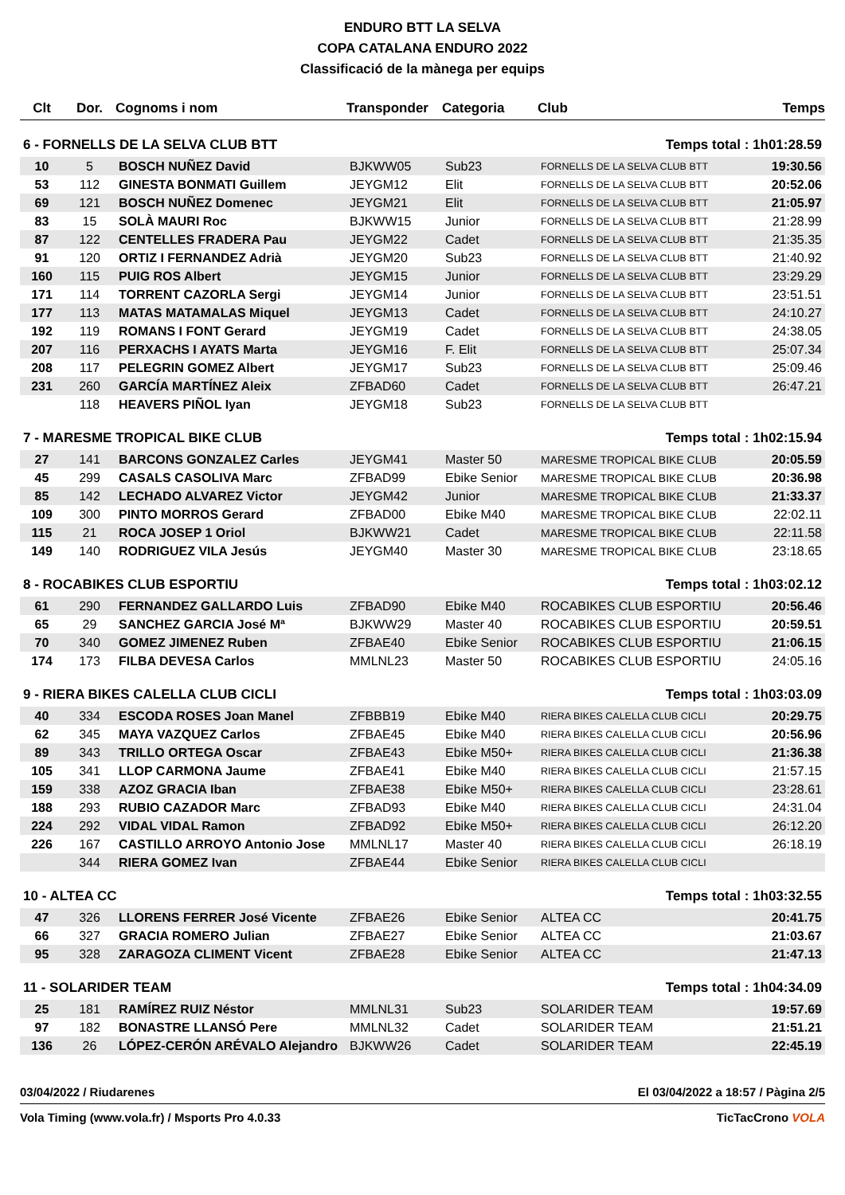ENDURO BTT LA SELVA
COPA CATALANA ENDURO 2022
Classificació de la mànega per equips
| Clt | Dor. | Cognoms i nom | Transponder | Categoria | Club | Temps |
| --- | --- | --- | --- | --- | --- | --- |
| 6 - FORNELLS DE LA SELVA CLUB BTT | | | | | Temps total : 1h01:28.59 | |
| 10 | 5 | BOSCH NUÑEZ David | BJKWW05 | Sub23 | FORNELLS DE LA SELVA CLUB BTT | 19:30.56 |
| 53 | 112 | GINESTA BONMATI Guillem | JEYGM12 | Elit | FORNELLS DE LA SELVA CLUB BTT | 20:52.06 |
| 69 | 121 | BOSCH NUÑEZ Domenec | JEYGM21 | Elit | FORNELLS DE LA SELVA CLUB BTT | 21:05.97 |
| 83 | 15 | SOLÀ MAURI Roc | BJKWW15 | Junior | FORNELLS DE LA SELVA CLUB BTT | 21:28.99 |
| 87 | 122 | CENTELLES FRADERA Pau | JEYGM22 | Cadet | FORNELLS DE LA SELVA CLUB BTT | 21:35.35 |
| 91 | 120 | ORTIZ I FERNANDEZ Adrià | JEYGM20 | Sub23 | FORNELLS DE LA SELVA CLUB BTT | 21:40.92 |
| 160 | 115 | PUIG ROS Albert | JEYGM15 | Junior | FORNELLS DE LA SELVA CLUB BTT | 23:29.29 |
| 171 | 114 | TORRENT CAZORLA Sergi | JEYGM14 | Junior | FORNELLS DE LA SELVA CLUB BTT | 23:51.51 |
| 177 | 113 | MATAS MATAMALAS Miquel | JEYGM13 | Cadet | FORNELLS DE LA SELVA CLUB BTT | 24:10.27 |
| 192 | 119 | ROMANS I FONT Gerard | JEYGM19 | Cadet | FORNELLS DE LA SELVA CLUB BTT | 24:38.05 |
| 207 | 116 | PERXACHS I AYATS Marta | JEYGM16 | F. Elit | FORNELLS DE LA SELVA CLUB BTT | 25:07.34 |
| 208 | 117 | PELEGRIN GOMEZ Albert | JEYGM17 | Sub23 | FORNELLS DE LA SELVA CLUB BTT | 25:09.46 |
| 231 | 260 | GARCÍA MARTÍNEZ Aleix | ZFBAD60 | Cadet | FORNELLS DE LA SELVA CLUB BTT | 26:47.21 |
| | 118 | HEAVERS PIÑOL Iyan | JEYGM18 | Sub23 | FORNELLS DE LA SELVA CLUB BTT | |
| 7 - MARESME TROPICAL BIKE CLUB | | | | | Temps total : 1h02:15.94 | |
| 27 | 141 | BARCONS GONZALEZ Carles | JEYGM41 | Master 50 | MARESME TROPICAL BIKE CLUB | 20:05.59 |
| 45 | 299 | CASALS CASOLIVA Marc | ZFBAD99 | Ebike Senior | MARESME TROPICAL BIKE CLUB | 20:36.98 |
| 85 | 142 | LECHADO ALVAREZ Victor | JEYGM42 | Junior | MARESME TROPICAL BIKE CLUB | 21:33.37 |
| 109 | 300 | PINTO MORROS Gerard | ZFBAD00 | Ebike M40 | MARESME TROPICAL BIKE CLUB | 22:02.11 |
| 115 | 21 | ROCA JOSEP 1 Oriol | BJKWW21 | Cadet | MARESME TROPICAL BIKE CLUB | 22:11.58 |
| 149 | 140 | RODRIGUEZ VILA Jesús | JEYGM40 | Master 30 | MARESME TROPICAL BIKE CLUB | 23:18.65 |
| 8 - ROCABIKES CLUB ESPORTIU | | | | | Temps total : 1h03:02.12 | |
| 61 | 290 | FERNANDEZ GALLARDO Luis | ZFBAD90 | Ebike M40 | ROCABIKES CLUB ESPORTIU | 20:56.46 |
| 65 | 29 | SANCHEZ GARCIA José Mª | BJKWW29 | Master 40 | ROCABIKES CLUB ESPORTIU | 20:59.51 |
| 70 | 340 | GOMEZ JIMENEZ Ruben | ZFBAE40 | Ebike Senior | ROCABIKES CLUB ESPORTIU | 21:06.15 |
| 174 | 173 | FILBA DEVESA Carlos | MMLNL23 | Master 50 | ROCABIKES CLUB ESPORTIU | 24:05.16 |
| 9 - RIERA BIKES CALELLA CLUB CICLI | | | | | Temps total : 1h03:03.09 | |
| 40 | 334 | ESCODA ROSES Joan Manel | ZFBBB19 | Ebike M40 | RIERA BIKES CALELLA CLUB CICLI | 20:29.75 |
| 62 | 345 | MAYA VAZQUEZ Carlos | ZFBAE45 | Ebike M40 | RIERA BIKES CALELLA CLUB CICLI | 20:56.96 |
| 89 | 343 | TRILLO ORTEGA Oscar | ZFBAE43 | Ebike M50+ | RIERA BIKES CALELLA CLUB CICLI | 21:36.38 |
| 105 | 341 | LLOP CARMONA Jaume | ZFBAE41 | Ebike M40 | RIERA BIKES CALELLA CLUB CICLI | 21:57.15 |
| 159 | 338 | AZOZ GRACIA Iban | ZFBAE38 | Ebike M50+ | RIERA BIKES CALELLA CLUB CICLI | 23:28.61 |
| 188 | 293 | RUBIO CAZADOR Marc | ZFBAD93 | Ebike M40 | RIERA BIKES CALELLA CLUB CICLI | 24:31.04 |
| 224 | 292 | VIDAL VIDAL Ramon | ZFBAD92 | Ebike M50+ | RIERA BIKES CALELLA CLUB CICLI | 26:12.20 |
| 226 | 167 | CASTILLO ARROYO Antonio Jose | MMLNL17 | Master 40 | RIERA BIKES CALELLA CLUB CICLI | 26:18.19 |
| | 344 | RIERA GOMEZ Ivan | ZFBAE44 | Ebike Senior | RIERA BIKES CALELLA CLUB CICLI | |
| 10 - ALTEA CC | | | | | Temps total : 1h03:32.55 | |
| 47 | 326 | LLORENS FERRER José Vicente | ZFBAE26 | Ebike Senior | ALTEA CC | 20:41.75 |
| 66 | 327 | GRACIA ROMERO Julian | ZFBAE27 | Ebike Senior | ALTEA CC | 21:03.67 |
| 95 | 328 | ZARAGOZA CLIMENT Vicent | ZFBAE28 | Ebike Senior | ALTEA CC | 21:47.13 |
| 11 - SOLARIDER TEAM | | | | | Temps total : 1h04:34.09 | |
| 25 | 181 | RAMÍREZ RUIZ Néstor | MMLNL31 | Sub23 | SOLARIDER TEAM | 19:57.69 |
| 97 | 182 | BONASTRE LLANSÓ Pere | MMLNL32 | Cadet | SOLARIDER TEAM | 21:51.21 |
| 136 | 26 | LÓPEZ-CERÓN ARÉVALO Alejandro | BJKWW26 | Cadet | SOLARIDER TEAM | 22:45.19 |
03/04/2022 / Riudarenes El 03/04/2022 a 18:57 / Pàgina 2/5
Vola Timing (www.vola.fr) / Msports Pro 4.0.33 TicTacCrono VOLA